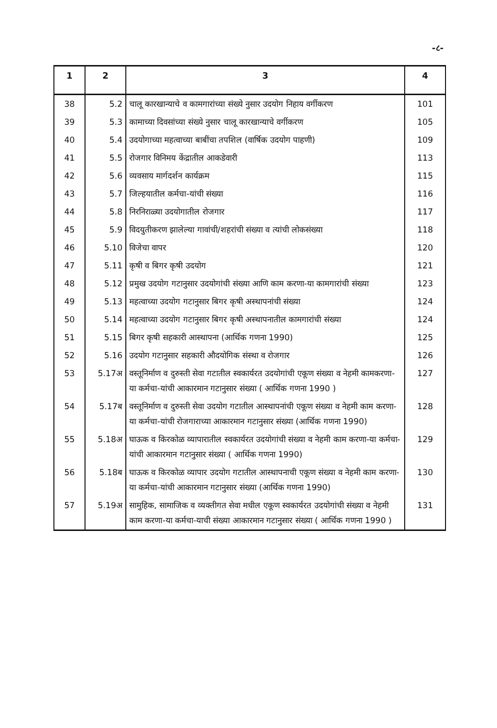-८-
| 1 | 2 | 3 | 4 |
| --- | --- | --- | --- |
| 38 | 5.2 | चालू कारखान्याचे व कामगारांच्या संख्ये नुसार उदयोग निहाय वर्गीकरण | 101 |
| 39 | 5.3 | कामाच्या दिवसांच्या संख्ये नुसार चालू कारखान्याचे वर्गीकरण | 105 |
| 40 | 5.4 | उदयोगाच्या महत्वाच्या बाबींचा तपशिल (वार्षिक उदयोग पाहणी) | 109 |
| 41 | 5.5 | रोजगार विनिमय केंद्रातील आकडेवारी | 113 |
| 42 | 5.6 | व्यवसाय मार्गदर्शन कार्यक्रम | 115 |
| 43 | 5.7 | जिल्हयातील कर्मचा-यांची संख्या | 116 |
| 44 | 5.8 | निरनिराळ्या उदयोगातील रोजगार | 117 |
| 45 | 5.9 | विदयुतीकरण झालेल्या गावांची/शहरांची संख्या व त्यांची लोकसंख्या | 118 |
| 46 | 5.10 | विजेचा वापर | 120 |
| 47 | 5.11 | कृषी व बिगर कृषी उदयोग | 121 |
| 48 | 5.12 | प्रमुख उदयोग गटानुसार उदयोगांची संख्या आणि काम करणा-या कामगारांची संख्या | 123 |
| 49 | 5.13 | महत्वाच्या उदयोग गटानुसार बिगर कृषी अस्थापनांची संख्या | 124 |
| 50 | 5.14 | महत्वाच्या उदयोग गटानुसार बिगर कृषी अस्थापनातील कामगारांची संख्या | 124 |
| 51 | 5.15 | बिगर कृषी सहकारी आस्थापना (आर्थिक गणना 1990) | 125 |
| 52 | 5.16 | उदयोग गटानुसार सहकारी औदयोगिक संस्था व रोजगार | 126 |
| 53 | 5.17अ | वस्तूनिर्माण व दुरुस्ती सेवा गटातील स्वकार्यरत उदयोगांची एकूण संख्या व नेहमी कामकरणा-या कर्मचा-यांची आकारमान गटानुसार संख्या ( आर्थिक गणना 1990 ) | 127 |
| 54 | 5.17ब | वस्तूनिर्माण व दुरुस्ती सेवा उदयोग गटातील आस्थापनांची एकूण संख्या व नेहमी काम करणा-या कर्मचा-यांची रोजगाराच्या आकारमान गटानुसार संख्या (आर्थिक गणना 1990) | 128 |
| 55 | 5.18अ | घाऊक व किरकोळ व्यापारातील स्वकार्यरत उदयोगांची संख्या व नेहमी काम करणा-या कर्मचा-यांची आकारमान गटानुसार संख्या ( आर्थिक गणना 1990) | 129 |
| 56 | 5.18ब | घाऊक व किरकोळ व्यापार उदयोग गटातील आस्थापनाची एकूण संख्या व नेहमी काम करणा-या कर्मचा-यांची आकारमान गटानुसार संख्या (आर्थिक गणना 1990) | 130 |
| 57 | 5.19अ | सामुहिक, सामाजिक व व्यक्तीगत सेवा मधील एकूण स्वकार्यरत उदयोगांची संख्या व नेहमी काम करणा-या कर्मचा-याची संख्या आकारमान गटानुसार संख्या ( आर्थिक गणना 1990 ) | 131 |